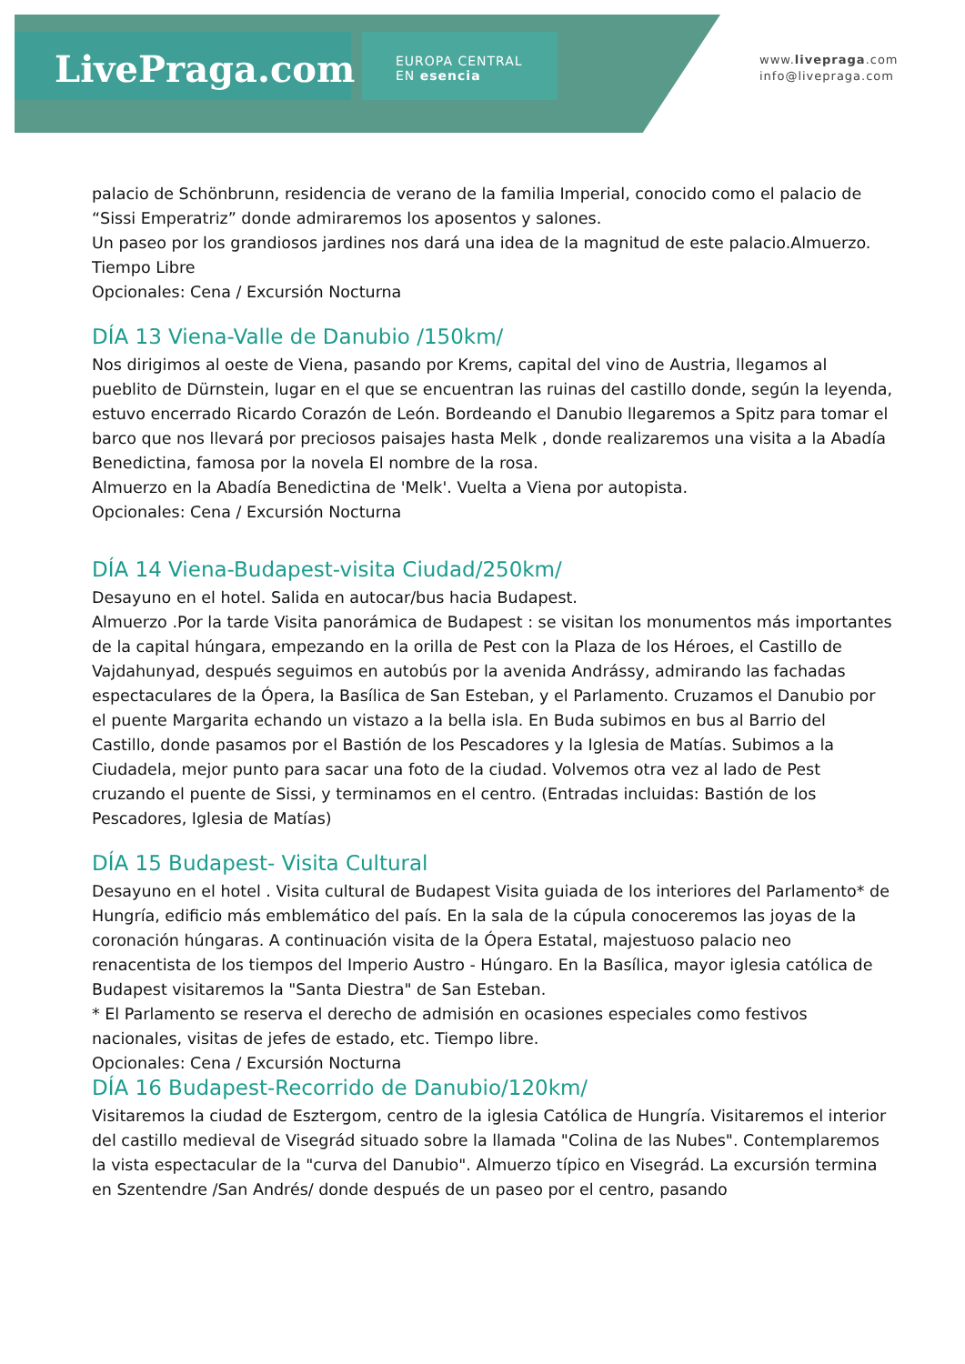LivePraga.com
EUROPA CENTRAL
EN esencia
www.livepraga.com
info@livepraga.com
palacio de Schönbrunn, residencia de verano de la familia Imperial, conocido como el palacio de “Sissi Emperatriz” donde admiraremos los aposentos y salones.
Un paseo por los grandiosos jardines nos dará una idea de la magnitud de este palacio.Almuerzo. Tiempo Libre
Opcionales: Cena / Excursión Nocturna
DÍA 13 Viena-Valle de Danubio /150km/
Nos dirigimos al oeste de Viena, pasando por Krems, capital del vino de Austria, llegamos al pueblito de Dürnstein, lugar en el que se encuentran las ruinas del castillo donde, según la leyenda, estuvo encerrado Ricardo Corazón de León. Bordeando el Danubio llegaremos a Spitz para tomar el barco que nos llevará por preciosos paisajes hasta Melk , donde realizaremos una visita a la Abadía Benedictina, famosa por la novela El nombre de la rosa.
Almuerzo en la Abadía Benedictina de 'Melk'. Vuelta a Viena por autopista.
Opcionales: Cena / Excursión Nocturna
DÍA 14 Viena-Budapest-visita Ciudad/250km/
Desayuno en el hotel. Salida en autocar/bus hacia Budapest.
Almuerzo .Por la tarde Visita panorámica de Budapest : se visitan los monumentos más importantes de la capital húngara, empezando en la orilla de Pest con la Plaza de los Héroes, el Castillo de Vajdahunyad, después seguimos en autobús por la avenida Andrássy, admirando las fachadas espectaculares de la Ópera, la Basílica de San Esteban, y el Parlamento. Cruzamos el Danubio por el puente Margarita echando un vistazo a la bella isla. En Buda subimos en bus al Barrio del Castillo, donde pasamos por el Bastión de los Pescadores y la Iglesia de Matías. Subimos a la Ciudadela, mejor punto para sacar una foto de la ciudad. Volvemos otra vez al lado de Pest cruzando el puente de Sissi, y terminamos en el centro. (Entradas incluidas: Bastión de los Pescadores, Iglesia de Matías)
DÍA 15 Budapest- Visita Cultural
Desayuno en el hotel . Visita cultural de Budapest Visita guiada de los interiores del Parlamento* de Hungría, edificio más emblemático del país. En la sala de la cúpula conoceremos las joyas de la coronación húngaras. A continuación visita de la Ópera Estatal, majestuoso palacio neo renacentista de los tiempos del Imperio Austro - Húngaro. En la Basílica, mayor iglesia católica de Budapest visitaremos la "Santa Diestra" de San Esteban.
* El Parlamento se reserva el derecho de admisión en ocasiones especiales como festivos nacionales, visitas de jefes de estado, etc. Tiempo libre.
Opcionales: Cena / Excursión Nocturna
DÍA 16 Budapest-Recorrido de Danubio/120km/
Visitaremos la ciudad de Esztergom, centro de la iglesia Católica de Hungría. Visitaremos el interior del castillo medieval de Visegrád situado sobre la llamada "Colina de las Nubes". Contemplaremos la vista espectacular de la "curva del Danubio". Almuerzo típico en Visegrád. La excursión termina en Szentendre /San Andrés/ donde después de un paseo por el centro, pasando